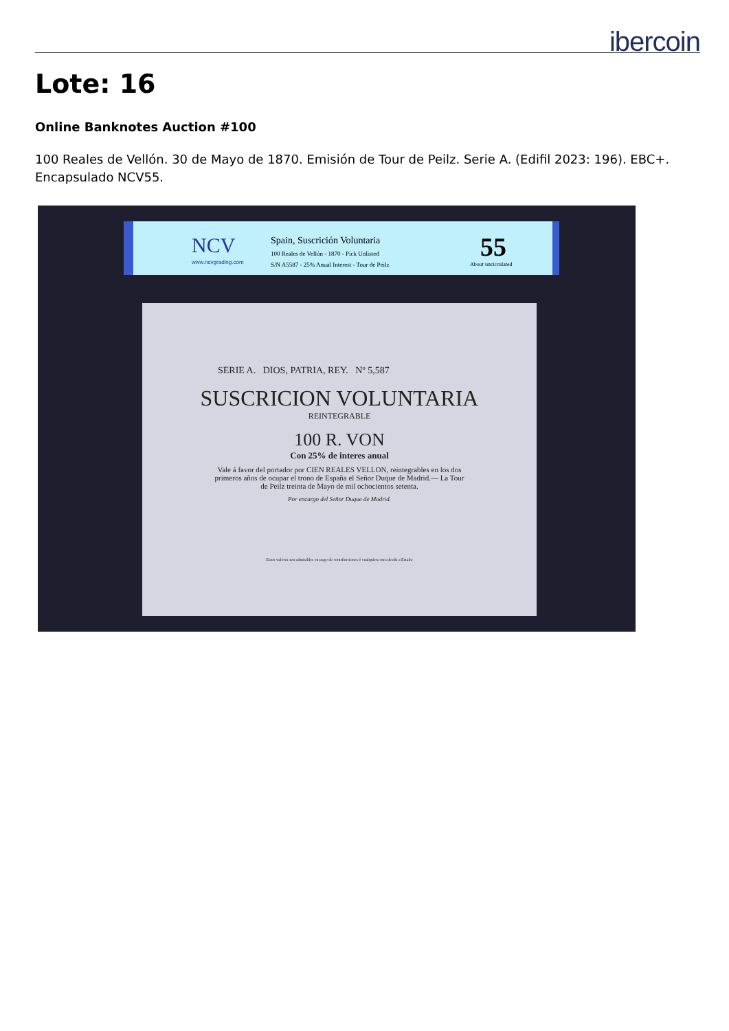ibercoin
Lote: 16
Online Banknotes Auction #100
100 Reales de Vellón. 30 de Mayo de 1870. Emisión de Tour de Peilz. Serie A. (Edifil 2023: 196). EBC+. Encapsulado NCV55.
NCV
www.ncvgrading.com
Spain, Suscrición Voluntaria
100 Reales de Vellón - 1870 - Pick Unlisted
S/N A5587 - 25% Anual Interest - Tour de Peilz
55
About uncirculated
SERIE A. DIOS, PATRIA, REY. Nº 5,587
SUSCRICION VOLUNTARIA
REINTEGRABLE
100 R. VON
Con 25% de interes anual
Vale á favor del portador por CIEN REALES VELLON, reintegrables en los dos primeros años de ocupar el trono de España el Señor Duque de Madrid.— La Tour de Peilz treinta de Mayo de mil ochocientos setenta.
Por encargo del Señor Duque de Madrid.
Estos valores son admisibles en pago de contribuciones ó cualquiera otra deuda a Estado